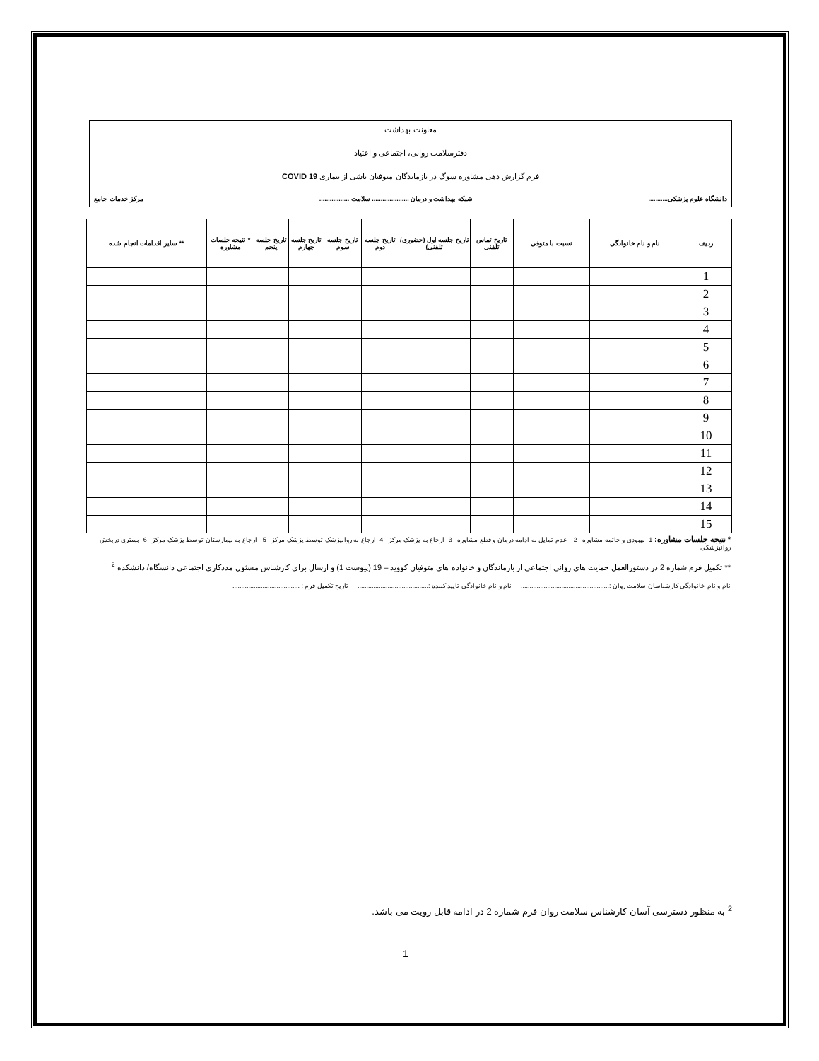معاونت بهداشت
دفترسلامت روانی، اجتماعی و اعتیاد
فرم گزارش دهی مشاوره سوگ در بازماندگان متوفیان ناشی از بیماری COVID 19
دانشگاه علوم پزشکی........... شبکه بهداشت و درمان ..................... سلامت ................. مرکز خدمات جامع
| ردیف | نام و نام خانوادگی | نسبت با متوفی | تاریخ تماس تلفنی | تاریخ جلسه اول (حضوری/تلفنی) | تاریخ جلسه دوم | تاریخ جلسه سوم | تاریخ جلسه چهارم | تاریخ جلسه پنجم | * نتیجه جلسات مشاوره | ** سایر اقدامات انجام شده |
| --- | --- | --- | --- | --- | --- | --- | --- | --- | --- | --- |
| 1 | | | | | | | | | | |
| 2 | | | | | | | | | | |
| 3 | | | | | | | | | | |
| 4 | | | | | | | | | | |
| 5 | | | | | | | | | | |
| 6 | | | | | | | | | | |
| 7 | | | | | | | | | | |
| 8 | | | | | | | | | | |
| 9 | | | | | | | | | | |
| 10 | | | | | | | | | | |
| 11 | | | | | | | | | | |
| 12 | | | | | | | | | | |
| 13 | | | | | | | | | | |
| 14 | | | | | | | | | | |
| 15 | | | | | | | | | | |
* نتیجه جلسات مشاوره: 1- بهبودی و خاتمه مشاوره 2 – عدم تمایل به ادامه درمان و قطع مشاوره 3- ارجاع به پزشک مرکز 4- ارجاع به روانپزشک توسط پزشک مرکز 5 - ارجاع به بیمارستان توسط پزشک مرکز 6- بستری دربخش روانپزشکی
** تکمیل فرم شماره 2 در دستورالعمل حمایت های روانی اجتماعی از بازماندگان و خانواده های متوفیان کووید – 19 (پیوست 1) و ارسال برای کارشناس مسئول مددکاری اجتماعی دانشگاه/ دانشکده <sup>2</sup>
نام و نام خانوادگی کارشناسان سلامت روان :.................................................. نام و نام خانوادگی تایید کننده :........................................ تاریخ تکمیل فرم : ......................................
<sup>2</sup> به منظور دسترسی آسان کارشناس سلامت روان فرم شماره 2 در ادامه قابل رویت می باشد.
1